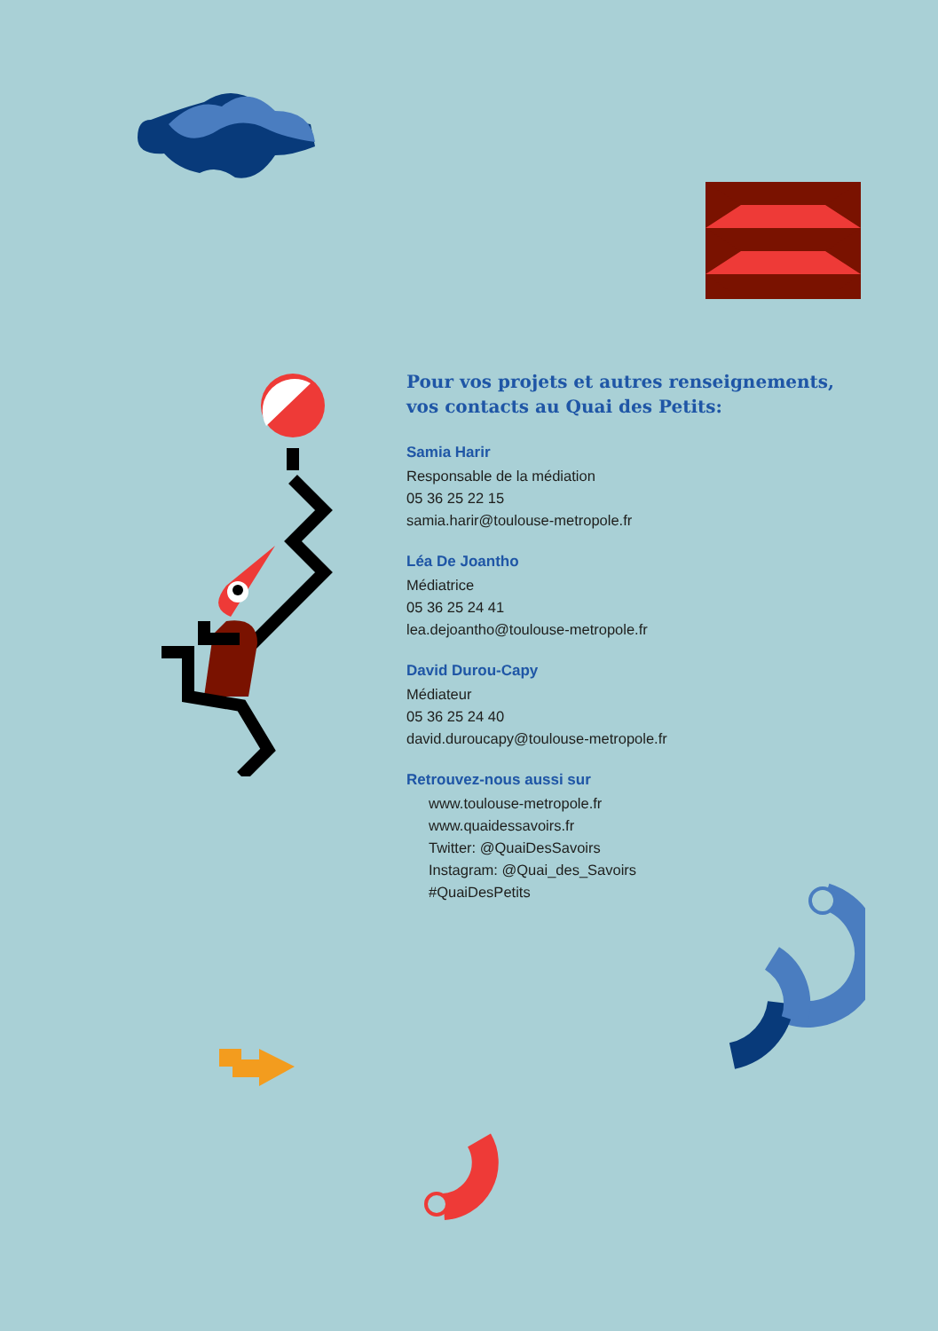Pour vos projets et autres renseignements, vos contacts au Quai des Petits:
Samia Harir
Responsable de la médiation
05 36 25 22 15
samia.harir@toulouse-metropole.fr
Léa De Joantho
Médiatrice
05 36 25 24 41
lea.dejoantho@toulouse-metropole.fr
David Durou-Capy
Médiateur
05 36 25 24 40
david.duroucapy@toulouse-metropole.fr
Retrouvez-nous aussi sur
www.toulouse-metropole.fr
www.quaidessavoirs.fr
Twitter: @QuaiDesSavoirs
Instagram: @Quai_des_Savoirs
#QuaiDesPetits